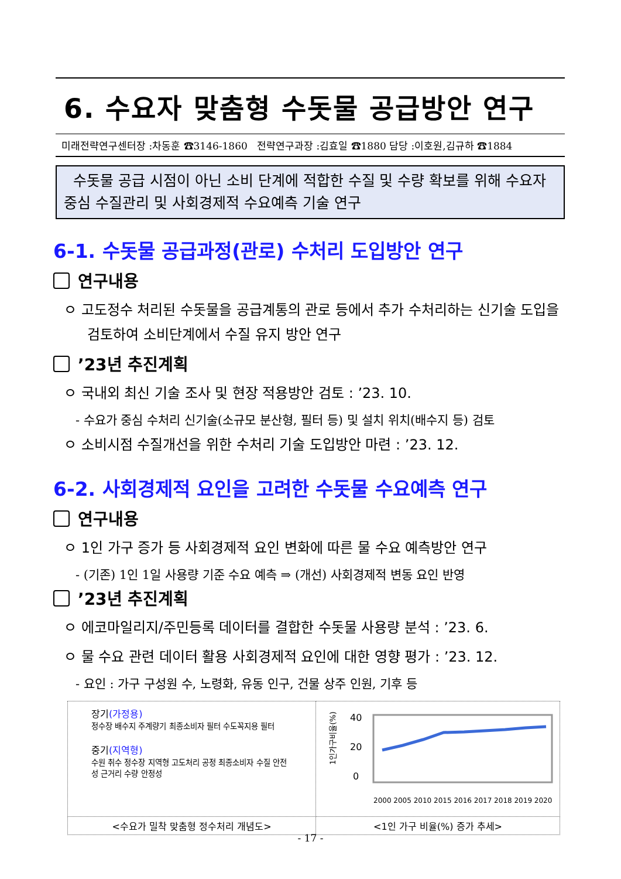6. 수요자 맞춤형 수돗물 공급방안 연구
미래전략연구센터장 :차동훈 ☎3146-1860 전략연구과장 :김효일 ☎1880 담당 :이호원,김규하 ☎1884
수돗물 공급 시점이 아닌 소비 단계에 적합한 수질 및 수량 확보를 위해 수요자 중심 수질관리 및 사회경제적 수요예측 기술 연구
6-1. 수돗물 공급과정(관로) 수처리 도입방안 연구
연구내용
ㅇ 고도정수 처리된 수돗물을 공급계통의 관로 등에서 추가 수처리하는 신기술 도입을 검토하여 소비단계에서 수질 유지 방안 연구
’23년 추진계획
ㅇ 국내외 최신 기술 조사 및 현장 적용방안 검토 : ’23. 10.
- 수요가 중심 수처리 신기술(소규모 분산형, 필터 등) 및 설치 위치(배수지 등) 검토
ㅇ 소비시점 수질개선을 위한 수처리 기술 도입방안 마련 : ’23. 12.
6-2. 사회경제적 요인을 고려한 수돗물 수요예측 연구
연구내용
ㅇ 1인 가구 증가 등 사회경제적 요인 변화에 따른 물 수요 예측방안 연구
- (기존) 1인 1일 사용량 기준 수요 예측 ⇒ (개선) 사회경제적 변동 요인 반영
’23년 추진계획
ㅇ 에코마일리지/주민등록 데이터를 결합한 수돗물 사용량 분석 : ’23. 6.
ㅇ 물 수요 관련 데이터 활용 사회경제적 요인에 대한 영향 평가 : ’23. 12.
- 요인 : 가구 구성원 수, 노령화, 유동 인구, 건물 상주 인원, 기후 등
| 장기 (가정용) 정수장 배수지 주계량기 최종소비자 필터 수도꼭지용 필터 중기 (지역형) 수원 취수 정수장 지역형 고도처리 공정 최종소비자 수질 안전성 근거리 수량 안정성 | 1인가구비율(%) 40 20 0 2000 2005 2010 2015 2016 2017 2018 2019 2020 |
| <수요가 밀착 맞춤형 정수처리 개념도> | <1인 가구 비율(%) 증가 추세> |
- 17 -